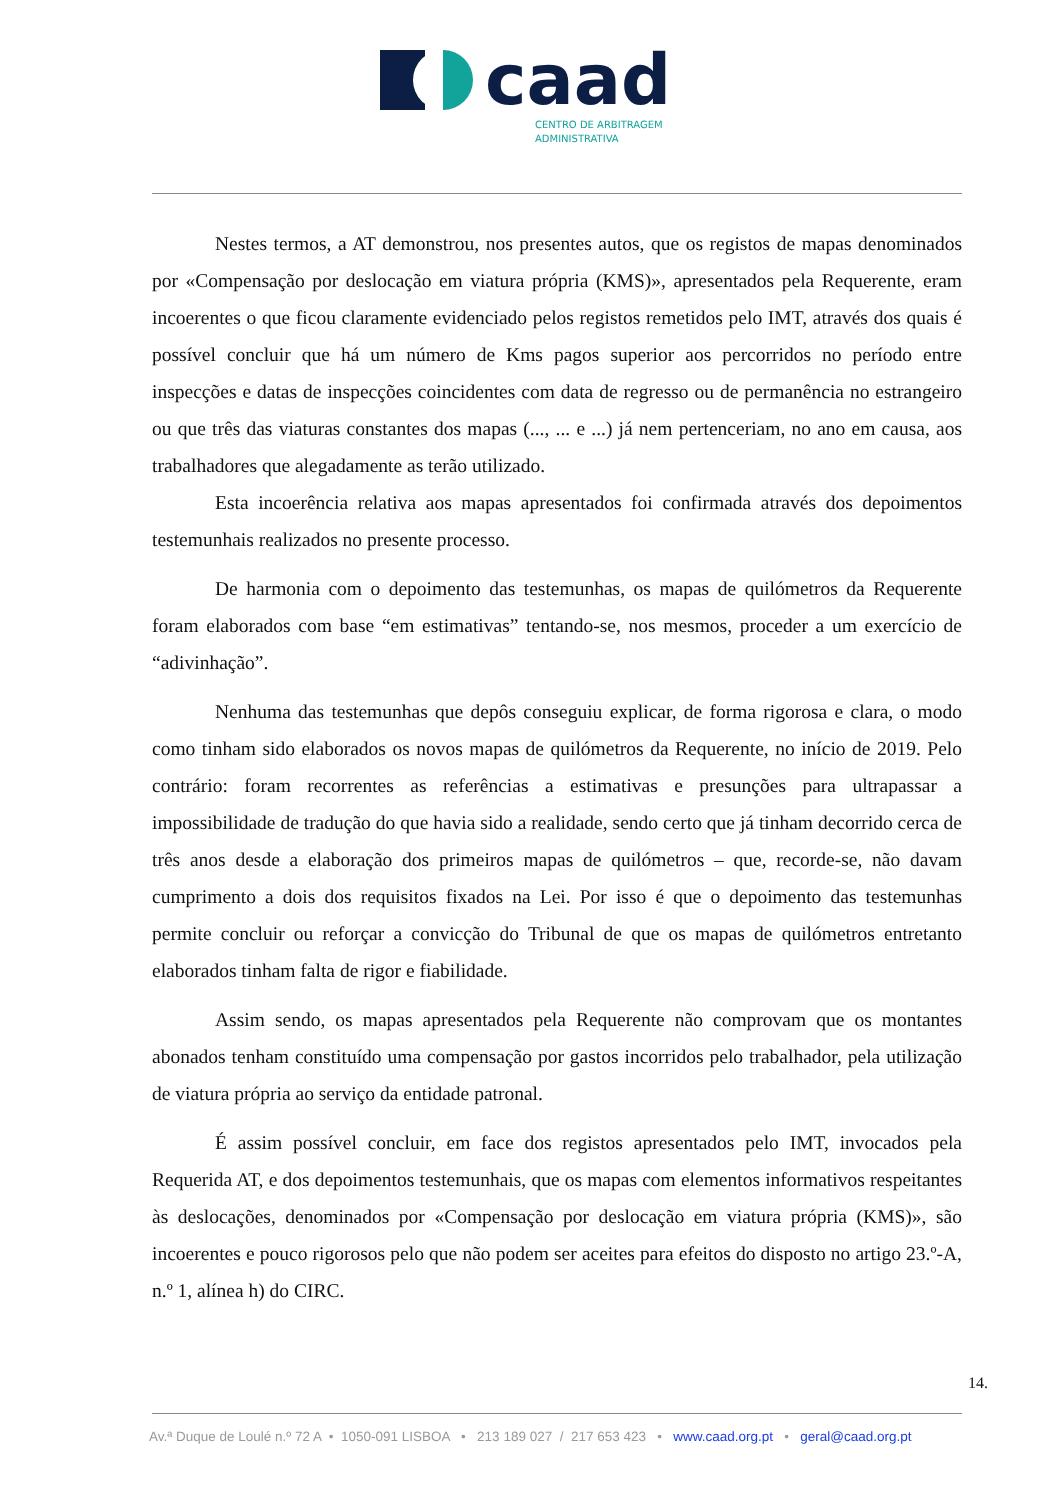caad
CENTRO DE ARBITRAGEM
ADMINISTRATIVA
Nestes termos, a AT demonstrou, nos presentes autos, que os registos de mapas denominados por «Compensação por deslocação em viatura própria (KMS)», apresentados pela Requerente, eram incoerentes o que ficou claramente evidenciado pelos registos remetidos pelo IMT, através dos quais é possível concluir que há um número de Kms pagos superior aos percorridos no período entre inspecções e datas de inspecções coincidentes com data de regresso ou de permanência no estrangeiro ou que três das viaturas constantes dos mapas (..., ... e ...) já nem pertenceriam, no ano em causa, aos trabalhadores que alegadamente as terão utilizado.
Esta incoerência relativa aos mapas apresentados foi confirmada através dos depoimentos testemunhais realizados no presente processo.
De harmonia com o depoimento das testemunhas, os mapas de quilómetros da Requerente foram elaborados com base “em estimativas” tentando-se, nos mesmos, proceder a um exercício de “adivinhação”.
Nenhuma das testemunhas que depôs conseguiu explicar, de forma rigorosa e clara, o modo como tinham sido elaborados os novos mapas de quilómetros da Requerente, no início de 2019. Pelo contrário: foram recorrentes as referências a estimativas e presunções para ultrapassar a impossibilidade de tradução do que havia sido a realidade, sendo certo que já tinham decorrido cerca de três anos desde a elaboração dos primeiros mapas de quilómetros – que, recorde-se, não davam cumprimento a dois dos requisitos fixados na Lei. Por isso é que o depoimento das testemunhas permite concluir ou reforçar a convicção do Tribunal de que os mapas de quilómetros entretanto elaborados tinham falta de rigor e fiabilidade.
Assim sendo, os mapas apresentados pela Requerente não comprovam que os montantes abonados tenham constituído uma compensação por gastos incorridos pelo trabalhador, pela utilização de viatura própria ao serviço da entidade patronal.
É assim possível concluir, em face dos registos apresentados pelo IMT, invocados pela Requerida AT, e dos depoimentos testemunhais, que os mapas com elementos informativos respeitantes às deslocações, denominados por «Compensação por deslocação em viatura própria (KMS)», são incoerentes e pouco rigorosos pelo que não podem ser aceites para efeitos do disposto no artigo 23.º-A, n.º 1, alínea h) do CIRC.
14.
Av.ª Duque de Loulé n.º 72 A • 1050-091 LISBOA • 213 189 027 / 217 653 423 • www.caad.org.pt • geral@caad.org.pt